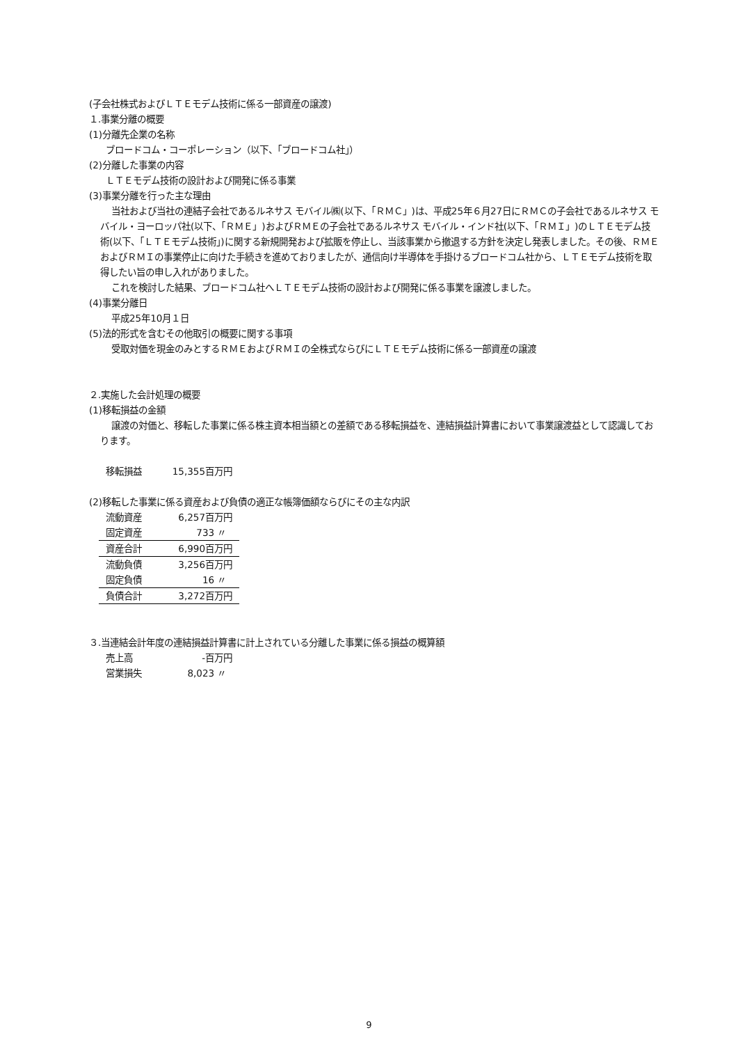(子会社株式およびＬＴＥモデム技術に係る一部資産の譲渡)
１.事業分離の概要
(1)分離先企業の名称
ブロードコム・コーポレーション（以下、「ブロードコム社」）
(2)分離した事業の内容
ＬＴＥモデム技術の設計および開発に係る事業
(3)事業分離を行った主な理由
当社および当社の連結子会社であるルネサス モバイル㈱(以下、「ＲＭＣ」)は、平成25年６月27日にＲＭＣの子会社であるルネサス モバイル・ヨーロッパ社(以下、「ＲＭＥ」)およびＲＭＥの子会社であるルネサス モバイル・インド社(以下、「ＲＭＩ」)のＬＴＥモデム技術(以下、「ＬＴＥモデム技術」)に関する新規開発および拡販を停止し、当該事業から撤退する方針を決定し発表しました。その後、ＲＭＥおよびＲＭＩの事業停止に向けた手続きを進めておりましたが、通信向け半導体を手掛けるブロードコム社から、ＬＴＥモデム技術を取得したい旨の申し入れがありました。
これを検討した結果、ブロードコム社へＬＴＥモデム技術の設計および開発に係る事業を譲渡しました。
(4)事業分離日
平成25年10月１日
(5)法的形式を含むその他取引の概要に関する事項
受取対価を現金のみとするＲＭＥおよびＲＭＩの全株式ならびにＬＴＥモデム技術に係る一部資産の譲渡
２.実施した会計処理の概要
(1)移転損益の金額
譲渡の対価と、移転した事業に係る株主資本相当額との差額である移転損益を、連結損益計算書において事業譲渡益として認識しております。
| 移転損益 | 15,355百万円 |
(2)移転した事業に係る資産および負債の適正な帳簿価額ならびにその主な内訳
| 流動資産 | 6,257百万円 |
| 固定資産 | 733 〃 |
| 資産合計 | 6,990百万円 |
| 流動負債 | 3,256百万円 |
| 固定負債 | 16 〃 |
| 負債合計 | 3,272百万円 |
３.当連結会計年度の連結損益計算書に計上されている分離した事業に係る損益の概算額
| 売上高 | -百万円 |
| 営業損失 | 8,023 〃 |
9